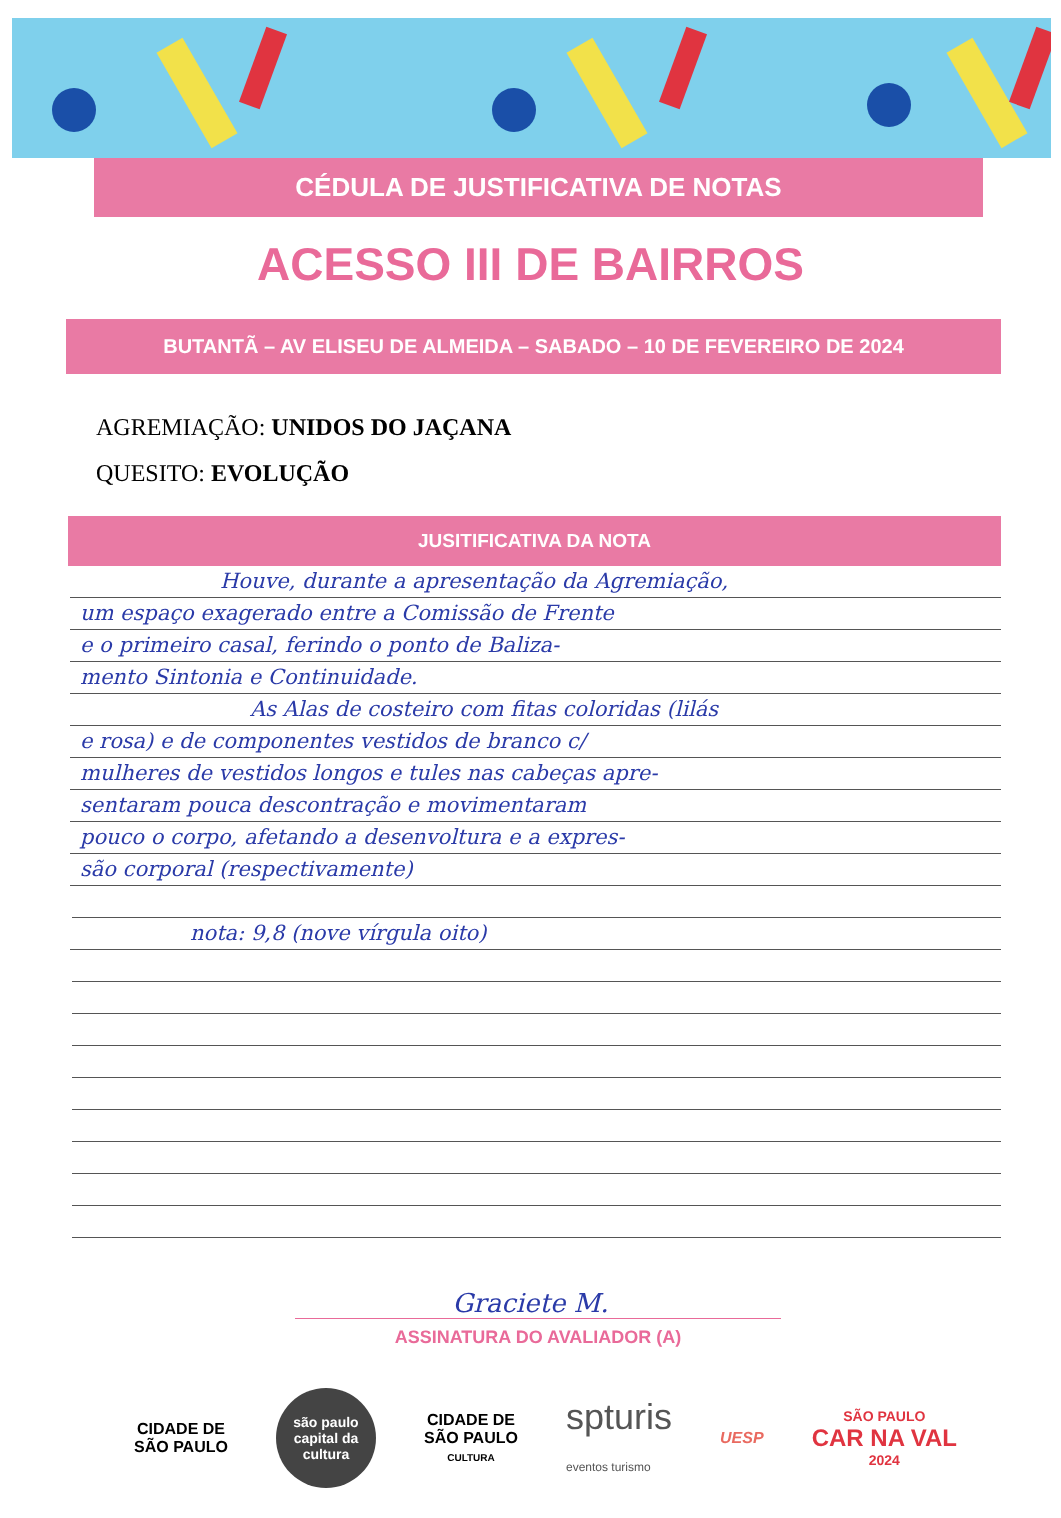CÉDULA DE JUSTIFICATIVA DE NOTAS
ACESSO III DE BAIRROS
BUTANTÃ – AV ELISEU DE ALMEIDA – SABADO – 10 DE FEVEREIRO DE 2024
AGREMIAÇÃO: UNIDOS DO JAÇANA
QUESITO: EVOLUÇÃO
JUSITIFICATIVA DA NOTA
Houve, durante a apresentação da Agremiação,
um espaço exagerado entre a Comissão de Frente
e o primeiro casal, ferindo o ponto de Baliza-
mento Sintonia e Continuidade.
As Alas de costeiro com fitas coloridas (lilás
e rosa) e de componentes vestidos de branco c/
mulheres de vestidos longos e tules nas cabeças apre-
sentaram pouca descontração e movimentaram
pouco o corpo, afetando a desenvoltura e a expres-
são corporal (respectivamente)
nota: 9,8 (nove vírgula oito)
Graciete M.
ASSINATURA DO AVALIADOR (A)
CIDADE DE
SÃO PAULO
são paulo capital da cultura
CIDADE DE
SÃO PAULO
CULTURA
spturis
eventos turismo
UESP
SÃO PAULO
CAR NA VAL
2024